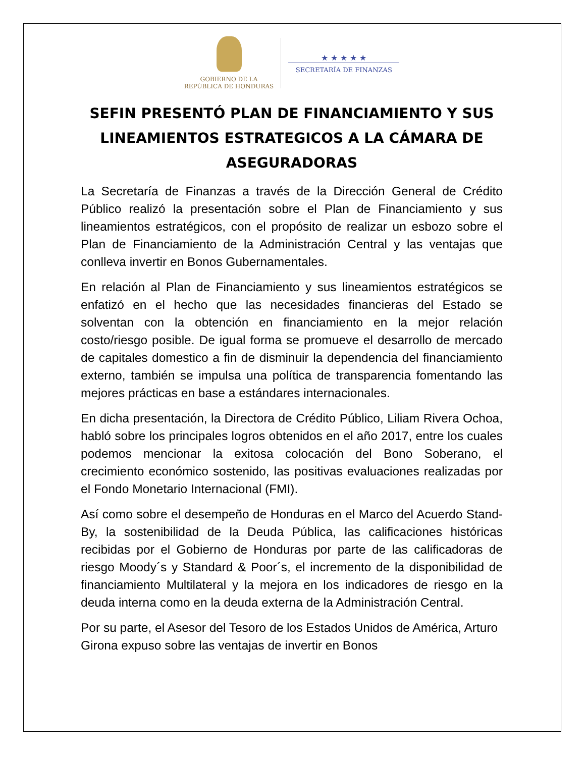GOBIERNO DE LA
REPÚBLICA DE HONDURAS
★ ★ ★ ★ ★
SECRETARÍA DE FINANZAS
SEFIN PRESENTÓ PLAN DE FINANCIAMIENTO Y SUS LINEAMIENTOS ESTRATEGICOS A LA CÁMARA DE ASEGURADORAS
La Secretaría de Finanzas a través de la Dirección General de Crédito Público realizó la presentación sobre el Plan de Financiamiento y sus lineamientos estratégicos, con el propósito de realizar un esbozo sobre el Plan de Financiamiento de la Administración Central y las ventajas que conlleva invertir en Bonos Gubernamentales.
En relación al Plan de Financiamiento y sus lineamientos estratégicos se enfatizó en el hecho que las necesidades financieras del Estado se solventan con la obtención en financiamiento en la mejor relación costo/riesgo posible. De igual forma se promueve el desarrollo de mercado de capitales domestico a fin de disminuir la dependencia del financiamiento externo, también se impulsa una política de transparencia fomentando las mejores prácticas en base a estándares internacionales.
En dicha presentación, la Directora de Crédito Público, Liliam Rivera Ochoa, habló sobre los principales logros obtenidos en el año 2017, entre los cuales podemos mencionar la exitosa colocación del Bono Soberano, el crecimiento económico sostenido, las positivas evaluaciones realizadas por el Fondo Monetario Internacional (FMI).
Así como sobre el desempeño de Honduras en el Marco del Acuerdo Stand-By, la sostenibilidad de la Deuda Pública, las calificaciones históricas recibidas por el Gobierno de Honduras por parte de las calificadoras de riesgo Moody´s y Standard & Poor´s, el incremento de la disponibilidad de financiamiento Multilateral y la mejora en los indicadores de riesgo en la deuda interna como en la deuda externa de la Administración Central.
Por su parte, el Asesor del Tesoro de los Estados Unidos de América, Arturo Girona expuso sobre las ventajas de invertir en Bonos